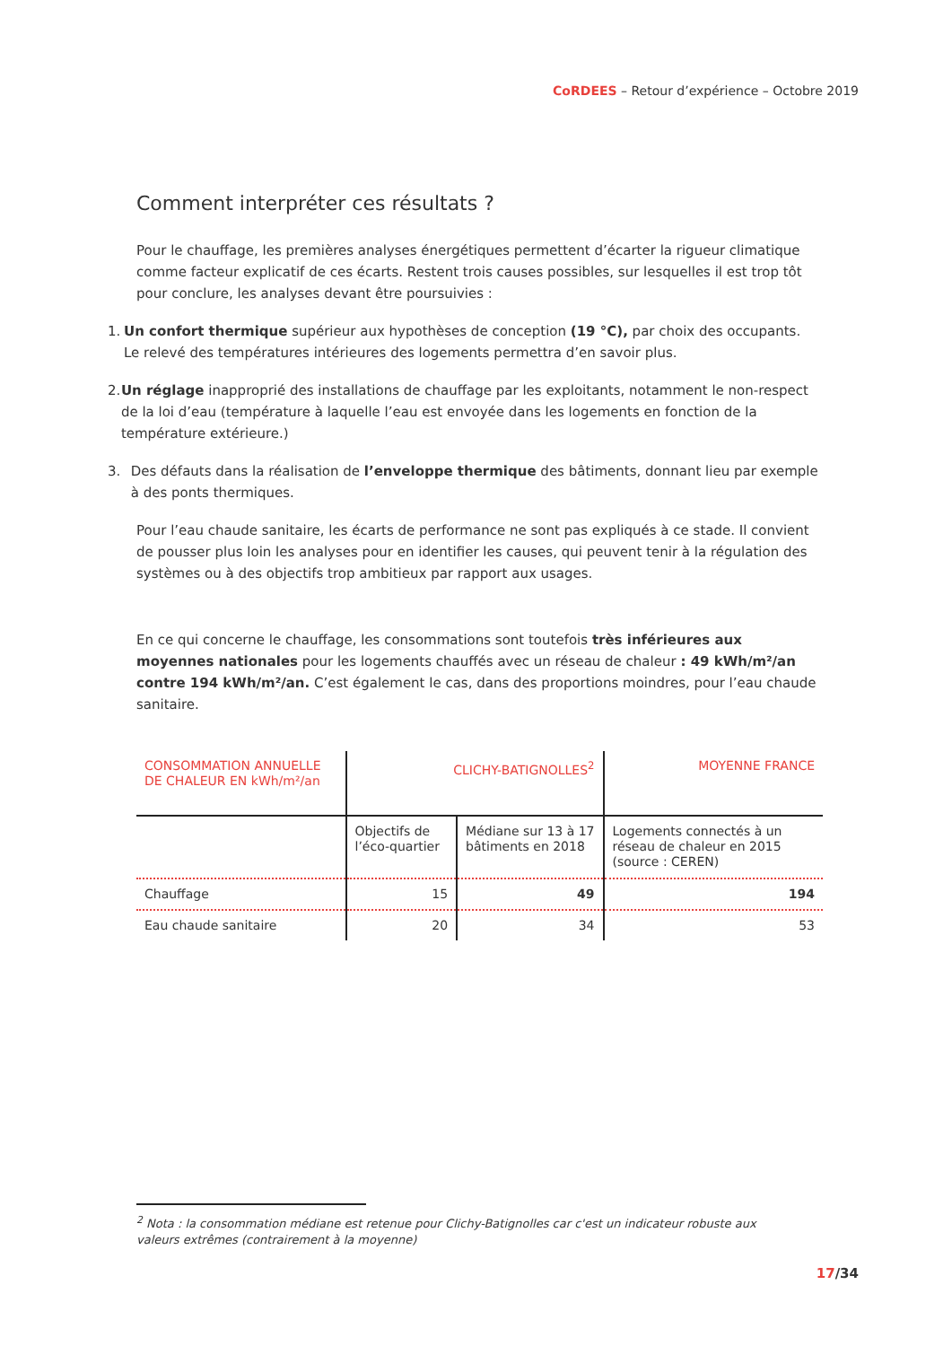CoRDEES – Retour d’expérience – Octobre 2019
Comment interpréter ces résultats ?
Pour le chauffage, les premières analyses énergétiques permettent d’écarter la rigueur climatique comme facteur explicatif de ces écarts. Restent trois causes possibles, sur lesquelles il est trop tôt pour conclure, les analyses devant être poursuivies :
1. Un confort thermique supérieur aux hypothèses de conception (19 °C), par choix des occupants. Le relevé des températures intérieures des logements permettra d’en savoir plus.
2. Un réglage inapproprié des installations de chauffage par les exploitants, notamment le non-respect de la loi d’eau (température à laquelle l’eau est envoyée dans les logements en fonction de la température extérieure.)
3. Des défauts dans la réalisation de l’enveloppe thermique des bâtiments, donnant lieu par exemple à des ponts thermiques.
Pour l’eau chaude sanitaire, les écarts de performance ne sont pas expliqués à ce stade. Il convient de pousser plus loin les analyses pour en identifier les causes, qui peuvent tenir à la régulation des systèmes ou à des objectifs trop ambitieux par rapport aux usages.
En ce qui concerne le chauffage, les consommations sont toutefois très inférieures aux moyennes nationales pour les logements chauffés avec un réseau de chaleur : 49 kWh/m²/an contre 194 kWh/m²/an. C’est également le cas, dans des proportions moindres, pour l’eau chaude sanitaire.
| CONSOMMATION ANNUELLE DE CHALEUR EN kWh/m²/an | CLICHY-BATIGNOLLES<sup>2</sup> | | MOYENNE FRANCE |
| --- | --- | --- | --- |
| | Objectifs de l’éco-quartier | Médiane sur 13 à 17 bâtiments en 2018 | Logements connectés à un réseau de chaleur en 2015 (source : CEREN) |
| Chauffage | 15 | 49 | 194 |
| Eau chaude sanitaire | 20 | 34 | 53 |
<sup>2</sup> Nota : la consommation médiane est retenue pour Clichy-Batignolles car c'est un indicateur robuste aux valeurs extrêmes (contrairement à la moyenne)
17/34